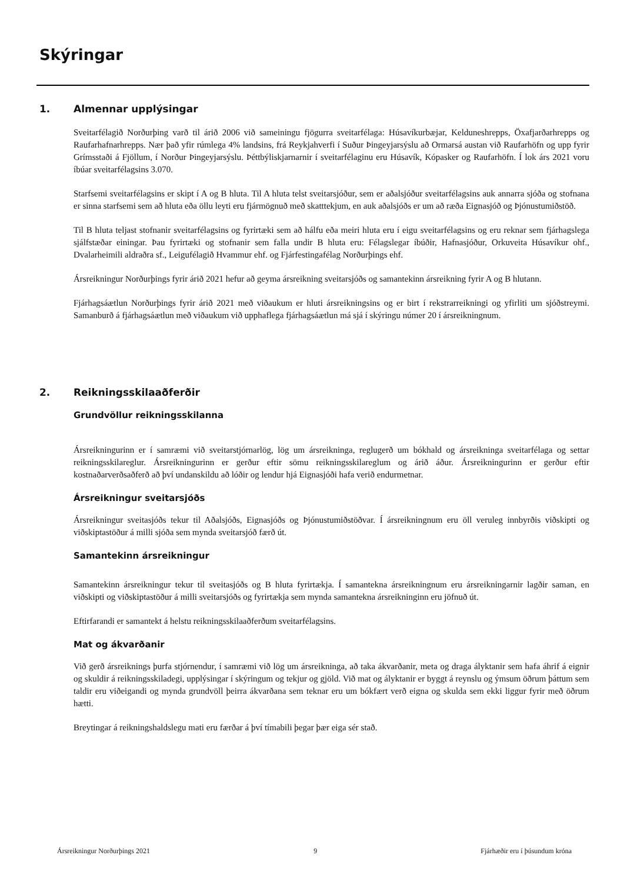Skýringar
1. Almennar upplýsingar
Sveitarfélagið Norðurþing varð til árið 2006 við sameiningu fjögurra sveitarfélaga: Húsavíkurbæjar, Kelduneshrepps, Öxafjarðarhrepps og Raufarhafnarhrepps. Nær það yfir rúmlega 4% landsins, frá Reykjahverfi í Suður Þingeyjarsýslu að Ormarsá austan við Raufarhöfn og upp fyrir Grímsstaði á Fjöllum, í Norður Þingeyjarsýslu. Þéttbýliskjarnarnir í sveitarfélaginu eru Húsavík, Kópasker og Raufarhöfn. Í lok árs 2021 voru íbúar sveitarfélagsins 3.070.
Starfsemi sveitarfélagsins er skipt í A og B hluta. Til A hluta telst sveitarsjóður, sem er aðalsjóður sveitarfélagsins auk annarra sjóða og stofnana er sinna starfsemi sem að hluta eða öllu leyti eru fjármögnuð með skatttekjum, en auk aðalsjóðs er um að ræða Eignasjóð og Þjónustumiðstöð.
Til B hluta teljast stofnanir sveitarfélagsins og fyrirtæki sem að hálfu eða meiri hluta eru í eigu sveitarfélagsins og eru reknar sem fjárhagslega sjálfstæðar einingar. Þau fyrirtæki og stofnanir sem falla undir B hluta eru: Félagslegar íbúðir, Hafnasjóður, Orkuveita Húsavíkur ohf., Dvalarheimili aldraðra sf., Leigufélagið Hvammur ehf. og Fjárfestingafélag Norðurþings ehf.
Ársreikningur Norðurþings fyrir árið 2021 hefur að geyma ársreikning sveitarsjóðs og samantekinn ársreikning fyrir A og B hlutann.
Fjárhagsáætlun Norðurþings fyrir árið 2021 með viðaukum er hluti ársreikningsins og er birt í rekstrarreikningi og yfirliti um sjóðstreymi. Samanburð á fjárhagsáætlun með viðaukum við upphaflega fjárhagsáætlun má sjá í skýringu númer 20 í ársreikningnum.
2. Reikningsskilaaðferðir
Grundvöllur reikningsskilanna
Ársreikningurinn er í samræmi við sveitarstjórnarlög, lög um ársreikninga, reglugerð um bókhald og ársreikninga sveitarfélaga og settar reikningsskilareglur. Ársreikningurinn er gerður eftir sömu reikningsskilareglum og árið áður. Ársreikningurinn er gerður eftir kostnaðarverðsaðferð að því undanskildu að lóðir og lendur hjá Eignasjóði hafa verið endurmetnar.
Ársreikningur sveitarsjóðs
Ársreikningur sveitasjóðs tekur til Aðalsjóðs, Eignasjóðs og Þjónustumiðstöðvar. Í ársreikningnum eru öll veruleg innbyrðis viðskipti og viðskiptastöður á milli sjóða sem mynda sveitarsjóð færð út.
Samantekinn ársreikningur
Samantekinn ársreikningur tekur til sveitasjóðs og B hluta fyrirtækja. Í samantekna ársreikningnum eru ársreikningarnir lagðir saman, en viðskipti og viðskiptastöður á milli sveitarsjóðs og fyrirtækja sem mynda samantekna ársreikninginn eru jöfnuð út.
Eftirfarandi er samantekt á helstu reikningsskilaaðferðum sveitarfélagsins.
Mat og ákvarðanir
Við gerð ársreiknings þurfa stjórnendur, í samræmi við lög um ársreikninga, að taka ákvarðanir, meta og draga ályktanir sem hafa áhrif á eignir og skuldir á reikningsskiladegi, upplýsingar í skýringum og tekjur og gjöld. Við mat og ályktanir er byggt á reynslu og ýmsum öðrum þáttum sem taldir eru viðeigandi og mynda grundvöll þeirra ákvarðana sem teknar eru um bókfært verð eigna og skulda sem ekki liggur fyrir með öðrum hætti.
Breytingar á reikningshaldslegu mati eru færðar á því tímabili þegar þær eiga sér stað.
Ársreikningur Norðurþings 2021 9 Fjárhæðir eru í þúsundum króna